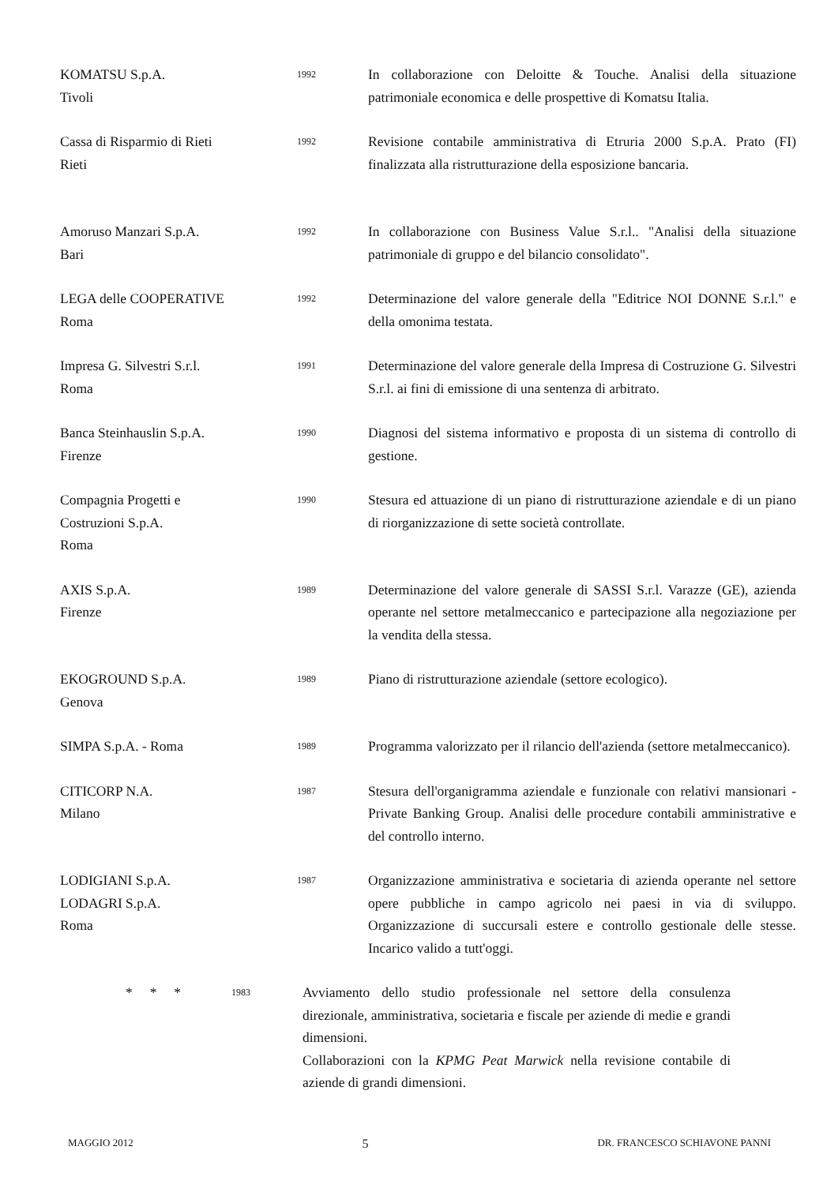KOMATSU S.p.A.
Tivoli
1992
In collaborazione con Deloitte & Touche. Analisi della situazione patrimoniale economica e delle prospettive di Komatsu Italia.
Cassa di Risparmio di Rieti
Rieti
1992
Revisione contabile amministrativa di Etruria 2000 S.p.A. Prato (FI) finalizzata alla ristrutturazione della esposizione bancaria.
Amoruso Manzari S.p.A.
Bari
1992
In collaborazione con Business Value S.r.l.. "Analisi della situazione patrimoniale di gruppo e del bilancio consolidato".
LEGA delle COOPERATIVE
Roma
1992
Determinazione del valore generale della "Editrice NOI DONNE S.r.l." e della omonima testata.
Impresa G. Silvestri S.r.l.
Roma
1991
Determinazione del valore generale della Impresa di Costruzione G. Silvestri S.r.l. ai fini di emissione di una sentenza di arbitrato.
Banca Steinhauslin S.p.A.
Firenze
1990
Diagnosi del sistema informativo e proposta di un sistema di controllo di gestione.
Compagnia Progetti e
Costruzioni S.p.A.
Roma
1990
Stesura ed attuazione di un piano di ristrutturazione aziendale e di un piano di riorganizzazione di sette società controllate.
AXIS S.p.A.
Firenze
1989
Determinazione del valore generale di SASSI S.r.l. Varazze (GE), azienda operante nel settore metalmeccanico e partecipazione alla negoziazione per la vendita della stessa.
EKOGROUND S.p.A.
Genova
1989
Piano di ristrutturazione aziendale (settore ecologico).
SIMPA S.p.A. - Roma
1989
Programma valorizzato per il rilancio dell'azienda (settore metalmeccanico).
CITICORP N.A.
Milano
1987
Stesura dell'organigramma aziendale e funzionale con relativi mansionari - Private Banking Group. Analisi delle procedure contabili amministrative e del controllo interno.
LODIGIANI S.p.A.
LODAGRI S.p.A.
Roma
1987
Organizzazione amministrativa e societaria di azienda operante nel settore opere pubbliche in campo agricolo nei paesi in via di sviluppo. Organizzazione di succursali estere e controllo gestionale delle stesse. Incarico valido a tutt'oggi.
* * *
1983
Avviamento dello studio professionale nel settore della consulenza direzionale, amministrativa, societaria e fiscale per aziende di medie e grandi dimensioni.
Collaborazioni con la KPMG Peat Marwick nella revisione contabile di aziende di grandi dimensioni.
MAGGIO 2012 5 DR. FRANCESCO SCHIAVONE PANNI